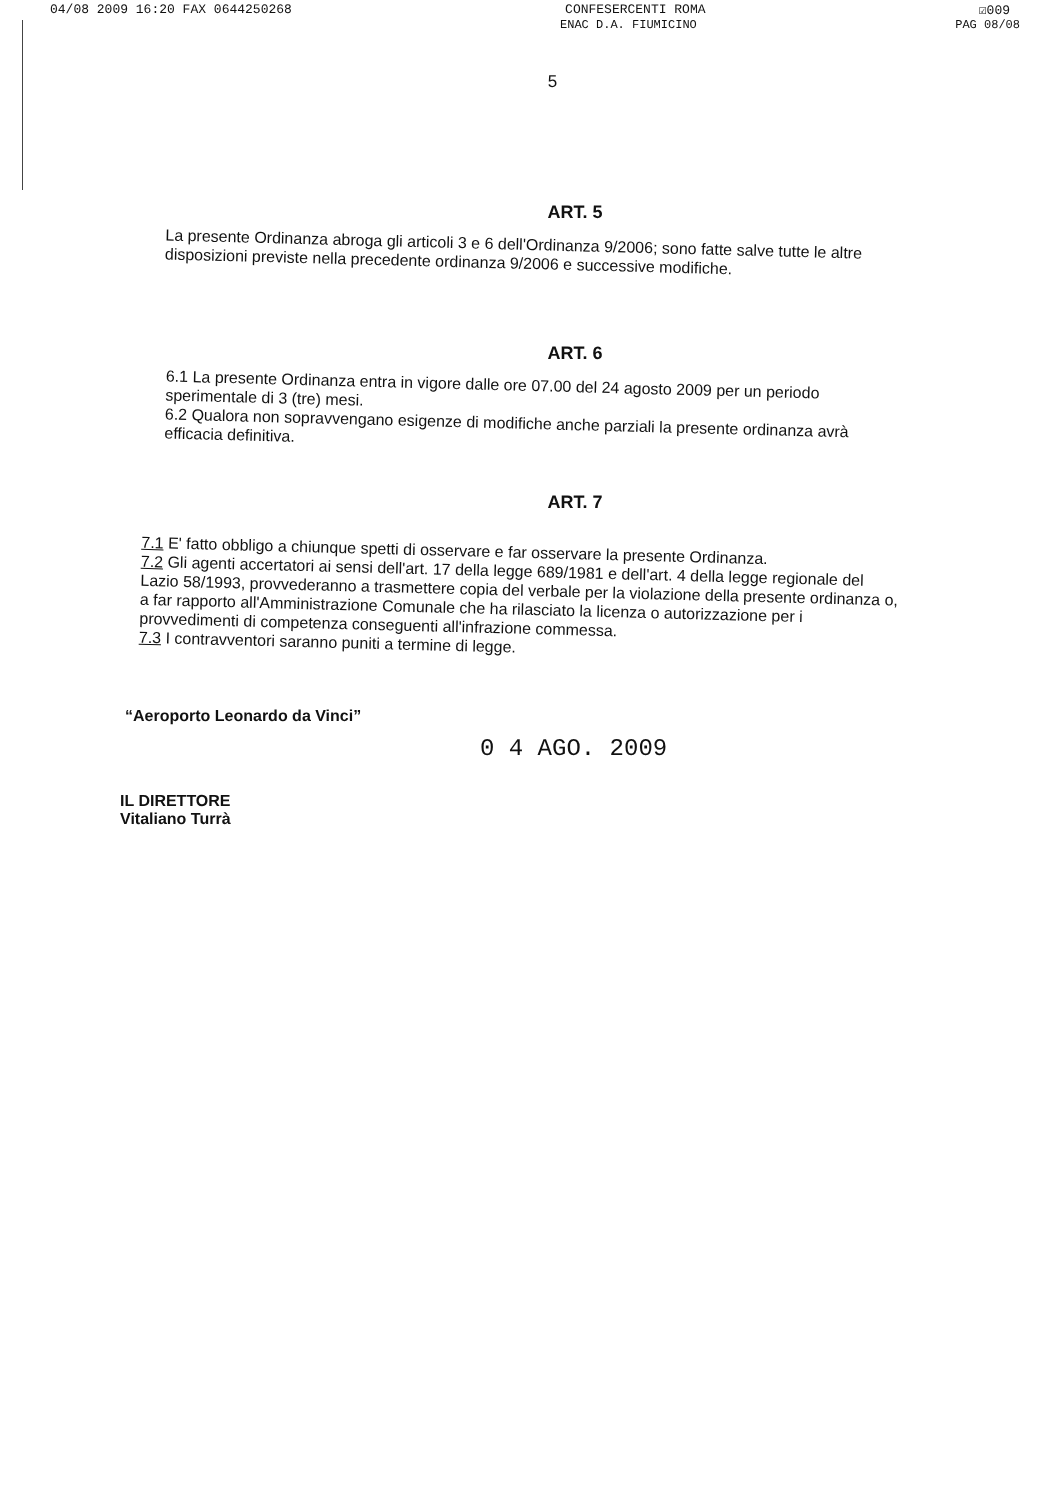04/08 2009 16:20 FAX 0644250268 CONFESERCENTI ROMA ☑009
ENAC D.A. FIUMICINO PAG 08/08
5
ART. 5
La presente Ordinanza abroga gli articoli 3 e 6 dell'Ordinanza 9/2006; sono fatte salve tutte le altre disposizioni previste nella precedente ordinanza 9/2006 e successive modifiche.
ART. 6
6.1 La presente Ordinanza entra in vigore dalle ore 07.00 del 24 agosto 2009 per un periodo sperimentale di 3 (tre) mesi.
6.2 Qualora non sopravvengano esigenze di modifiche anche parziali la presente ordinanza avrà efficacia definitiva.
ART. 7
7.1 E' fatto obbligo a chiunque spetti di osservare e far osservare la presente Ordinanza.
7.2 Gli agenti accertatori ai sensi dell'art. 17 della legge 689/1981 e dell'art. 4 della legge regionale del Lazio 58/1993, provvederanno a trasmettere copia del verbale per la violazione della presente ordinanza o, a far rapporto all'Amministrazione Comunale che ha rilasciato la licenza o autorizzazione per i provvedimenti di competenza conseguenti all'infrazione commessa.
7.3 I contravventori saranno puniti a termine di legge.
“Aeroporto Leonardo da Vinci”
0 4 AGO. 2009
IL DIRETTORE
Vitaliano Turrà